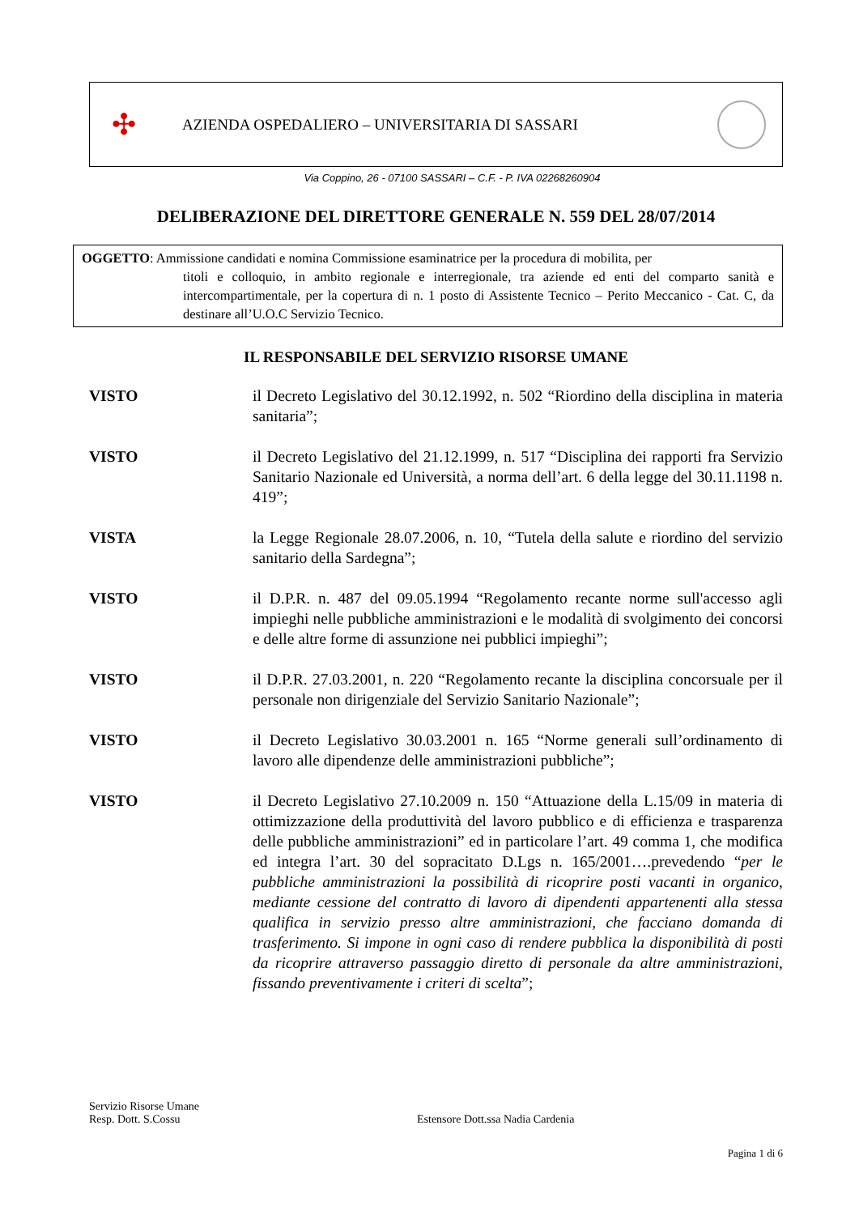✣
AZIENDA OSPEDALIERO – UNIVERSITARIA DI SASSARI
Via Coppino, 26 - 07100 SASSARI – C.F. - P. IVA 02268260904
DELIBERAZIONE DEL DIRETTORE GENERALE N. 559 DEL 28/07/2014
OGGETTO: Ammissione candidati e nomina Commissione esaminatrice per la procedura di mobilita, per
titoli e colloquio, in ambito regionale e interregionale, tra aziende ed enti del comparto sanità e intercompartimentale, per la copertura di n. 1 posto di Assistente Tecnico – Perito Meccanico - Cat. C, da destinare all’U.O.C Servizio Tecnico.
IL RESPONSABILE DEL SERVIZIO RISORSE UMANE
VISTO il Decreto Legislativo del 30.12.1992, n. 502 “Riordino della disciplina in materia sanitaria”;
VISTO il Decreto Legislativo del 21.12.1999, n. 517 “Disciplina dei rapporti fra Servizio Sanitario Nazionale ed Università, a norma dell’art. 6 della legge del 30.11.1198 n. 419”;
VISTA la Legge Regionale 28.07.2006, n. 10, “Tutela della salute e riordino del servizio sanitario della Sardegna”;
VISTO il D.P.R. n. 487 del 09.05.1994 “Regolamento recante norme sull'accesso agli impieghi nelle pubbliche amministrazioni e le modalità di svolgimento dei concorsi e delle altre forme di assunzione nei pubblici impieghi”;
VISTO il D.P.R. 27.03.2001, n. 220 “Regolamento recante la disciplina concorsuale per il personale non dirigenziale del Servizio Sanitario Nazionale”;
VISTO il Decreto Legislativo 30.03.2001 n. 165 “Norme generali sull’ordinamento di lavoro alle dipendenze delle amministrazioni pubbliche”;
VISTO il Decreto Legislativo 27.10.2009 n. 150 “Attuazione della L.15/09 in materia di ottimizzazione della produttività del lavoro pubblico e di efficienza e trasparenza delle pubbliche amministrazioni” ed in particolare l’art. 49 comma 1, che modifica ed integra l’art. 30 del sopracitato D.Lgs n. 165/2001….prevedendo “per le pubbliche amministrazioni la possibilità di ricoprire posti vacanti in organico, mediante cessione del contratto di lavoro di dipendenti appartenenti alla stessa qualifica in servizio presso altre amministrazioni, che facciano domanda di trasferimento. Si impone in ogni caso di rendere pubblica la disponibilità di posti da ricoprire attraverso passaggio diretto di personale da altre amministrazioni, fissando preventivamente i criteri di scelta”;
Servizio Risorse Umane
Resp. Dott. S.Cossu Estensore Dott.ssa Nadia Cardenia
Pagina 1 di 6